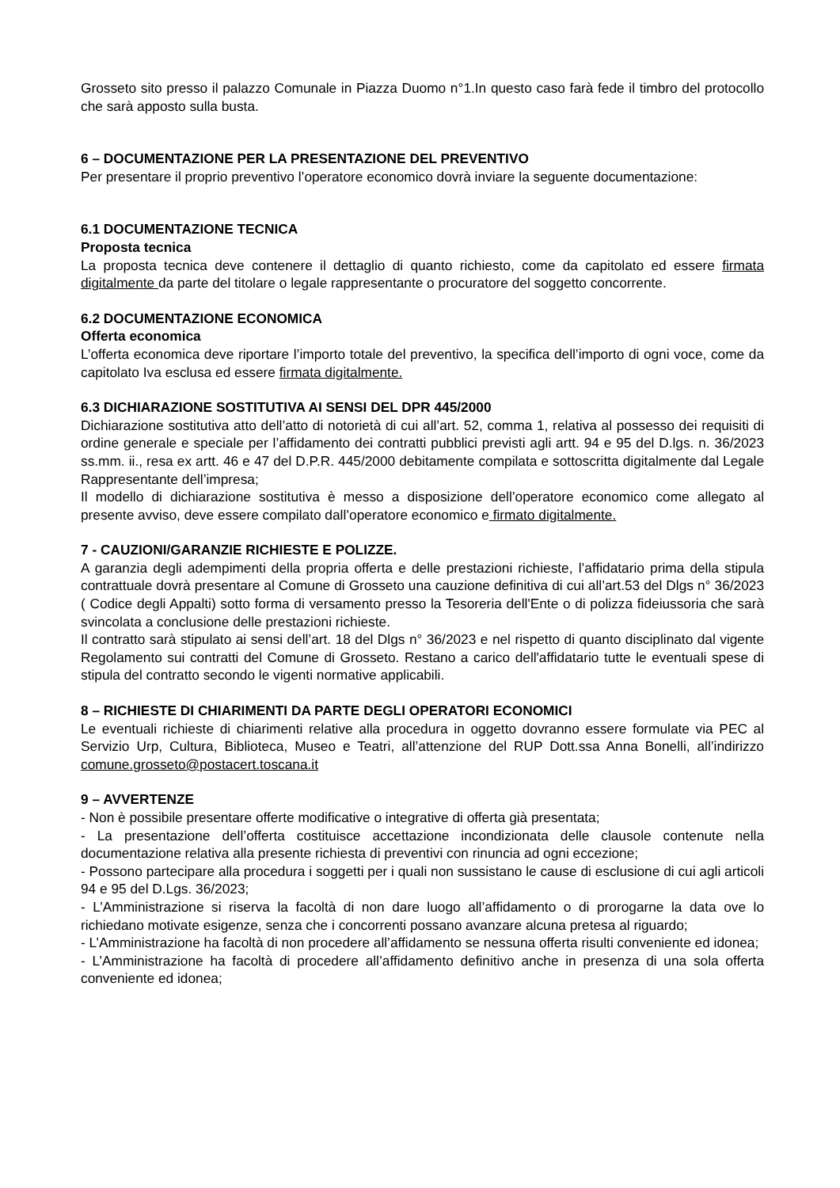Grosseto sito presso il palazzo Comunale in Piazza Duomo n°1.In questo caso farà fede il timbro del protocollo che sarà apposto sulla busta.
6 – DOCUMENTAZIONE PER LA PRESENTAZIONE DEL PREVENTIVO
Per presentare il proprio preventivo l’operatore economico dovrà inviare la seguente documentazione:
6.1 DOCUMENTAZIONE TECNICA
Proposta tecnica
La proposta tecnica deve contenere il dettaglio di quanto richiesto, come da capitolato ed essere firmata digitalmente da parte del titolare o legale rappresentante o procuratore del soggetto concorrente.
6.2 DOCUMENTAZIONE ECONOMICA
Offerta economica
L’offerta economica deve riportare l’importo totale del preventivo, la specifica dell’importo di ogni voce, come da capitolato Iva esclusa ed essere firmata digitalmente.
6.3 DICHIARAZIONE SOSTITUTIVA AI SENSI DEL DPR 445/2000
Dichiarazione sostitutiva atto dell’atto di notorietà di cui all’art. 52, comma 1, relativa al possesso dei requisiti di ordine generale e speciale per l’affidamento dei contratti pubblici previsti agli artt. 94 e 95 del D.lgs. n. 36/2023 ss.mm. ii., resa ex artt. 46 e 47 del D.P.R. 445/2000 debitamente compilata e sottoscritta digitalmente dal Legale Rappresentante dell’impresa;
Il modello di dichiarazione sostitutiva è messo a disposizione dell’operatore economico come allegato al presente avviso, deve essere compilato dall’operatore economico e firmato digitalmente.
7 - CAUZIONI/GARANZIE RICHIESTE E POLIZZE.
A garanzia degli adempimenti della propria offerta e delle prestazioni richieste, l’affidatario prima della stipula contrattuale dovrà presentare al Comune di Grosseto una cauzione definitiva di cui all’art.53 del Dlgs n° 36/2023 ( Codice degli Appalti) sotto forma di versamento presso la Tesoreria dell'Ente o di polizza fideiussoria che sarà svincolata a conclusione delle prestazioni richieste.
Il contratto sarà stipulato ai sensi dell’art. 18 del Dlgs n° 36/2023 e nel rispetto di quanto disciplinato dal vigente Regolamento sui contratti del Comune di Grosseto. Restano a carico dell'affidatario tutte le eventuali spese di stipula del contratto secondo le vigenti normative applicabili.
8 – RICHIESTE DI CHIARIMENTI DA PARTE DEGLI OPERATORI ECONOMICI
Le eventuali richieste di chiarimenti relative alla procedura in oggetto dovranno essere formulate via PEC al Servizio Urp, Cultura, Biblioteca, Museo e Teatri, all’attenzione del RUP Dott.ssa Anna Bonelli, all’indirizzo comune.grosseto@postacert.toscana.it
9 – AVVERTENZE
- Non è possibile presentare offerte modificative o integrative di offerta già presentata;
- La presentazione dell’offerta costituisce accettazione incondizionata delle clausole contenute nella documentazione relativa alla presente richiesta di preventivi con rinuncia ad ogni eccezione;
- Possono partecipare alla procedura i soggetti per i quali non sussistano le cause di esclusione di cui agli articoli 94 e 95 del D.Lgs. 36/2023;
- L’Amministrazione si riserva la facoltà di non dare luogo all’affidamento o di prorogarne la data ove lo richiedano motivate esigenze, senza che i concorrenti possano avanzare alcuna pretesa al riguardo;
- L’Amministrazione ha facoltà di non procedere all’affidamento se nessuna offerta risulti conveniente ed idonea;
- L’Amministrazione ha facoltà di procedere all’affidamento definitivo anche in presenza di una sola offerta conveniente ed idonea;